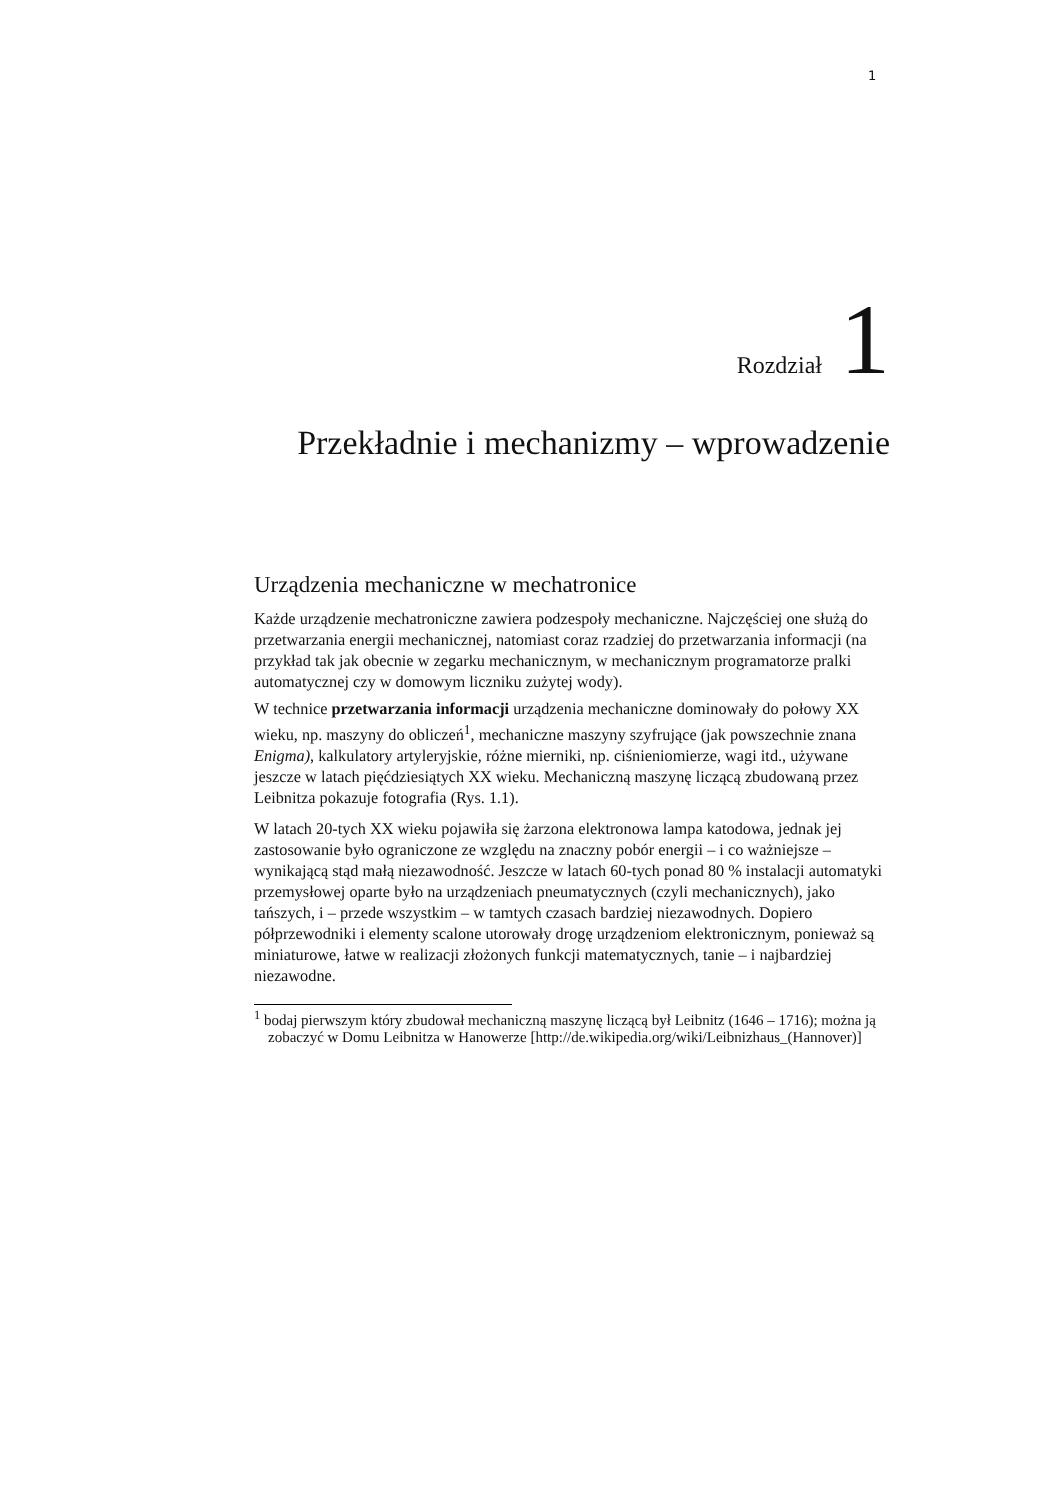1
Rozdział 1
Przekładnie i mechanizmy – wprowadzenie
Urządzenia mechaniczne w mechatronice
Każde urządzenie mechatroniczne zawiera podzespoły mechaniczne. Najczęściej one służą do przetwarzania energii mechanicznej, natomiast coraz rzadziej do przetwarzania informacji (na przykład tak jak obecnie w zegarku mechanicznym, w mechanicznym programatorze pralki automatycznej czy w domowym liczniku zużytej wody).
W technice przetwarzania informacji urządzenia mechaniczne dominowały do połowy XX wieku, np. maszyny do obliczeń<sup>1</sup>, mechaniczne maszyny szyfrujące (jak powszechnie znana Enigma), kalkulatory artyleryjskie, różne mierniki, np. ciśnieniomierze, wagi itd., używane jeszcze w latach pięćdziesiątych XX wieku. Mechaniczną maszynę liczącą zbudowaną przez Leibnitza pokazuje fotografia (Rys. 1.1).
W latach 20-tych XX wieku pojawiła się żarzona elektronowa lampa katodowa, jednak jej zastosowanie było ograniczone ze względu na znaczny pobór energii – i co ważniejsze – wynikającą stąd małą niezawodność. Jeszcze w latach 60-tych ponad 80 % instalacji automatyki przemysłowej oparte było na urządzeniach pneumatycznych (czyli mechanicznych), jako tańszych, i – przede wszystkim – w tamtych czasach bardziej niezawodnych. Dopiero półprzewodniki i elementy scalone utorowały drogę urządzeniom elektronicznym, ponieważ są miniaturowe, łatwe w realizacji złożonych funkcji matematycznych, tanie – i najbardziej niezawodne.
<sup>1</sup> bodaj pierwszym który zbudował mechaniczną maszynę liczącą był Leibnitz (1646 – 1716); można ją zobaczyć w Domu Leibnitza w Hanowerze [http://de.wikipedia.org/wiki/Leibnizhaus_(Hannover)]